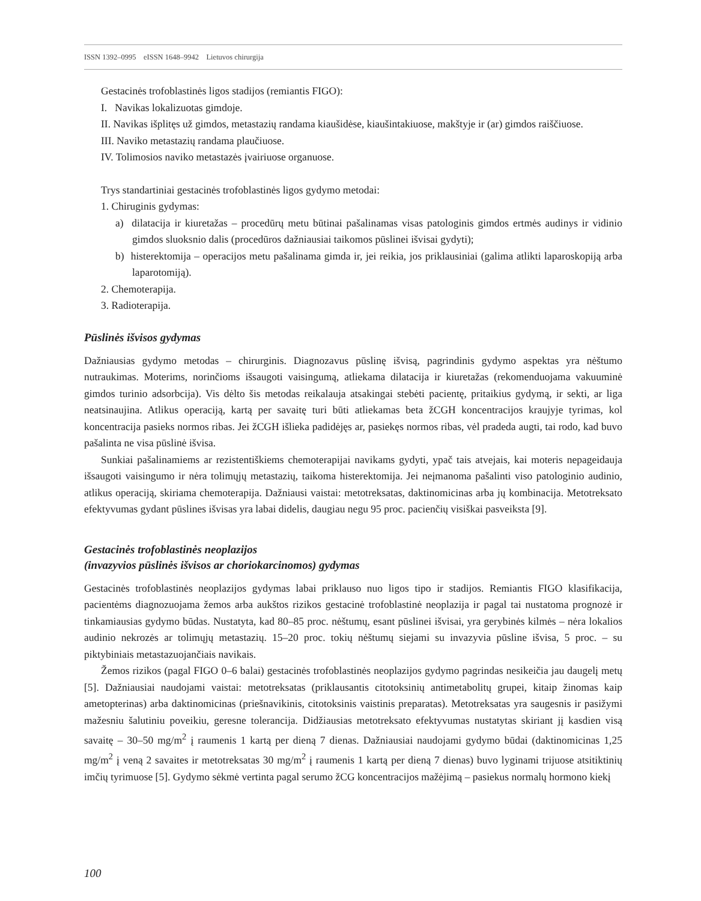ISSN 1392–0995 eISSN 1648–9942 Lietuvos chirurgija
Gestacinės trofoblastinės ligos stadijos (remiantis FIGO):
I. Navikas lokalizuotas gimdoje.
II. Navikas išplitęs už gimdos, metastazių randama kiaušidėse, kiaušintakiuose, makštyje ir (ar) gimdos raiščiuose.
III. Naviko metastazių randama plaučiuose.
IV. Tolimosios naviko metastazės įvairiuose organuose.
Trys standartiniai gestacinės trofoblastinės ligos gydymo metodai:
1. Chiruginis gydymas:
a) dilatacija ir kiuretažas – procedūrų metu būtinai pašalinamas visas patologinis gimdos ertmės audinys ir vidinio gimdos sluoksnio dalis (procedūros dažniausiai taikomos pūslinei išvisai gydyti);
b) histerektomija – operacijos metu pašalinama gimda ir, jei reikia, jos priklausiniai (galima atlikti laparoskopiją arba laparotomiją).
2. Chemoterapija.
3. Radioterapija.
Pūslinės išvisos gydymas
Dažniausias gydymo metodas – chirurginis. Diagnozavus pūslinę išvisą, pagrindinis gydymo aspektas yra nėštumo nutraukimas. Moterims, norinčioms išsaugoti vaisingumą, atliekama dilatacija ir kiuretažas (rekomenduojama vakuuminė gimdos turinio adsorbcija). Vis dėlto šis metodas reikalauja atsakingai stebėti pacientę, pritaikius gydymą, ir sekti, ar liga neatsinaujina. Atlikus operaciją, kartą per savaitę turi būti atliekamas beta žCGH koncentracijos kraujyje tyrimas, kol koncentracija pasieks normos ribas. Jei žCGH išlieka padidėjęs ar, pasiekęs normos ribas, vėl pradeda augti, tai rodo, kad buvo pašalinta ne visa pūslinė išvisa.
Sunkiai pašalinamiems ar rezistentiškiems chemoterapijai navikams gydyti, ypač tais atvejais, kai moteris nepageidauja išsaugoti vaisingumo ir nėra tolimųjų metastazių, taikoma histerektomija. Jei neįmanoma pašalinti viso patologinio audinio, atlikus operaciją, skiriama chemoterapija. Dažniausi vaistai: metotreksatas, daktinomicinas arba jų kombinacija. Metotreksato efektyvumas gydant pūslines išvisas yra labai didelis, daugiau negu 95 proc. pacienčių visiškai pasveiksta [9].
Gestacinės trofoblastinės neoplazijos
(invazyvios pūslinės išvisos ar choriokarcinomos) gydymas
Gestacinės trofoblastinės neoplazijos gydymas labai priklauso nuo ligos tipo ir stadijos. Remiantis FIGO klasifikacija, pacientėms diagnozuojama žemos arba aukštos rizikos gestacinė trofoblastinė neoplazija ir pagal tai nustatoma prognozė ir tinkamiausias gydymo būdas. Nustatyta, kad 80–85 proc. nėštumų, esant pūslinei išvisai, yra gerybinės kilmės – nėra lokalios audinio nekrozės ar tolimųjų metastazių. 15–20 proc. tokių nėštumų siejami su invazyvia pūsline išvisa, 5 proc. – su piktybiniais metastazuojančiais navikais.
Žemos rizikos (pagal FIGO 0–6 balai) gestacinės trofoblastinės neoplazijos gydymo pagrindas nesikeičia jau daugelį metų [5]. Dažniausiai naudojami vaistai: metotreksatas (priklausantis citotoksinių antimetabolitų grupei, kitaip žinomas kaip ametopterinas) arba daktinomicinas (priešnavikinis, citotoksinis vaistinis preparatas). Metotreksatas yra saugesnis ir pasižymi mažesniu šalutiniu poveikiu, geresne tolerancija. Didžiausias metotreksato efektyvumas nustatytas skiriant jį kasdien visą savaitę – 30–50 mg/m<sup>2</sup> į raumenis 1 kartą per dieną 7 dienas. Dažniausiai naudojami gydymo būdai (daktinomicinas 1,25 mg/m<sup>2</sup> į veną 2 savaites ir metotreksatas 30 mg/m<sup>2</sup> į raumenis 1 kartą per dieną 7 dienas) buvo lyginami trijuose atsitiktinių imčių tyrimuose [5]. Gydymo sėkmė vertinta pagal serumo žCG koncentracijos mažėjimą – pasiekus normalų hormono kiekį
100